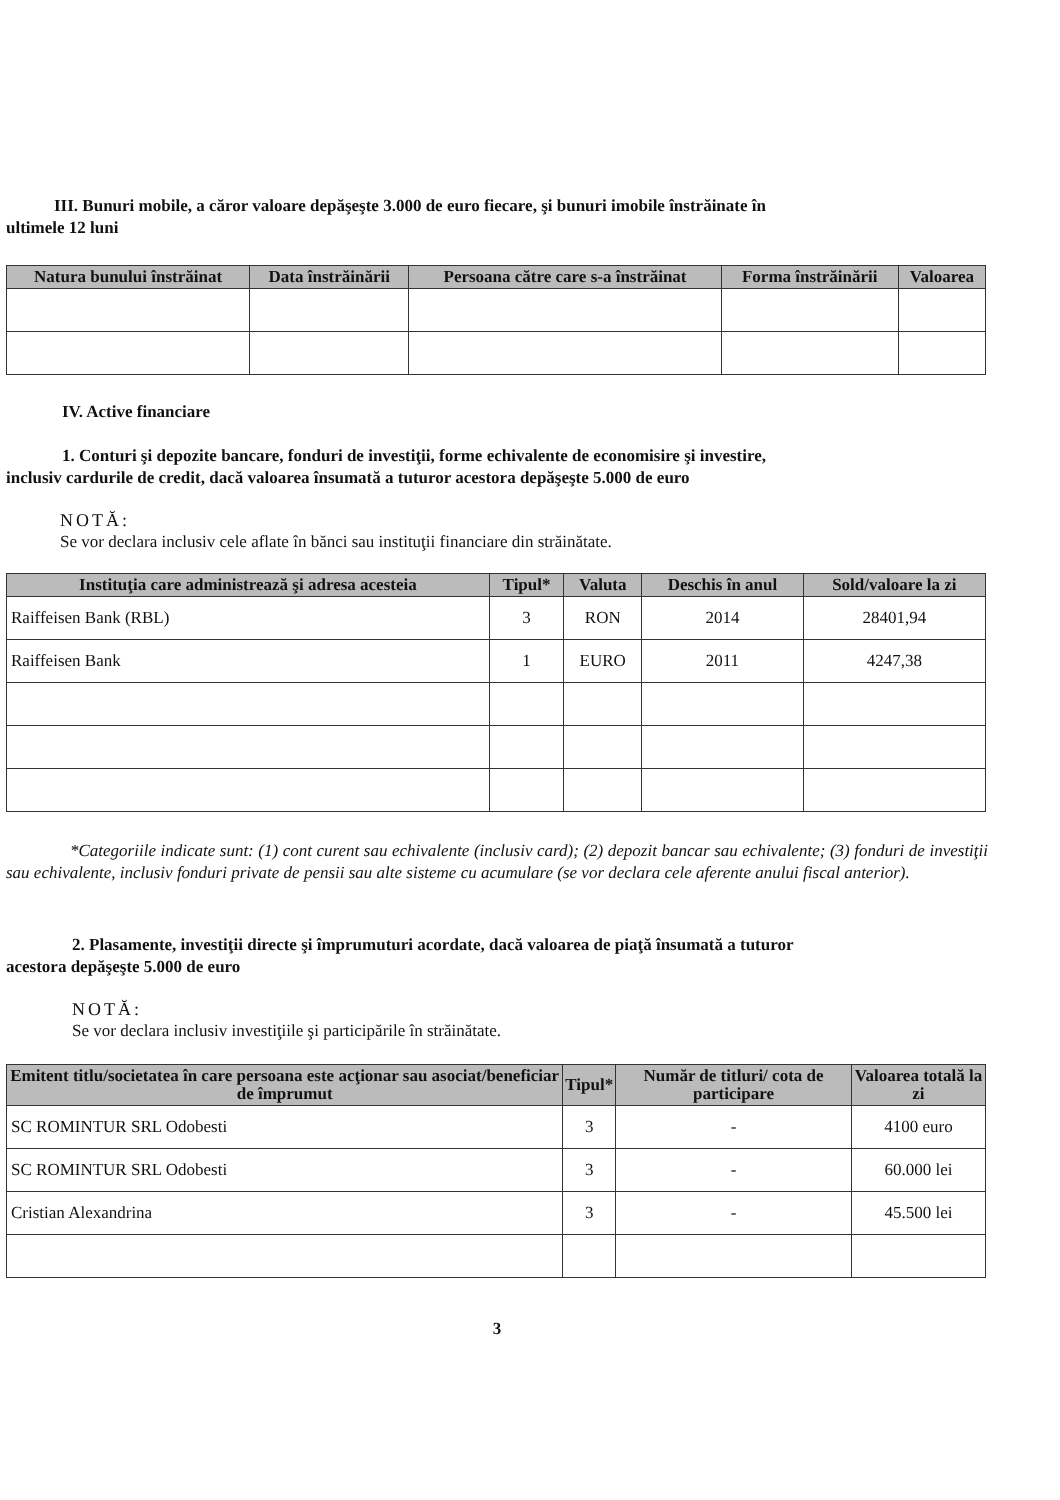III. Bunuri mobile, a căror valoare depăşeşte 3.000 de euro fiecare, şi bunuri imobile înstrăinate în
ultimele 12 luni
| Natura bunului înstrăinat | Data înstrăinării | Persoana către care s-a înstrăinat | Forma înstrăinării | Valoarea |
| --- | --- | --- | --- | --- |
IV. Active financiare
1. Conturi şi depozite bancare, fonduri de investiţii, forme echivalente de economisire şi investire,
inclusiv cardurile de credit, dacă valoarea însumată a tuturor acestora depăşeşte 5.000 de euro
NOTĂ:
Se vor declara inclusiv cele aflate în bănci sau instituţii financiare din străinătate.
| Instituţia care administrează şi adresa acesteia | Tipul* | Valuta | Deschis în anul | Sold/valoare la zi |
| --- | --- | --- | --- | --- |
| Raiffeisen Bank (RBL) | 3 | RON | 2014 | 28401,94 |
| Raiffeisen Bank | 1 | EURO | 2011 | 4247,38 |
*Categoriile indicate sunt: (1) cont curent sau echivalente (inclusiv card); (2) depozit bancar sau echivalente; (3) fonduri de investiţii sau echivalente, inclusiv fonduri private de pensii sau alte sisteme cu acumulare (se vor declara cele aferente anului fiscal anterior).
2. Plasamente, investiţii directe şi împrumuturi acordate, dacă valoarea de piaţă însumată a tuturor
acestora depăşeşte 5.000 de euro
NOTĂ:
Se vor declara inclusiv investiţiile şi participările în străinătate.
| Emitent titlu/societatea în care persoana este acţionar sau asociat/beneficiar de împrumut | Tipul* | Număr de titluri/ cota de participare | Valoarea totală la zi |
| --- | --- | --- | --- |
| SC ROMINTUR SRL Odobesti | 3 | - | 4100 euro |
| SC ROMINTUR SRL Odobesti | 3 | - | 60.000 lei |
| Cristian Alexandrina | 3 | - | 45.500 lei |
3